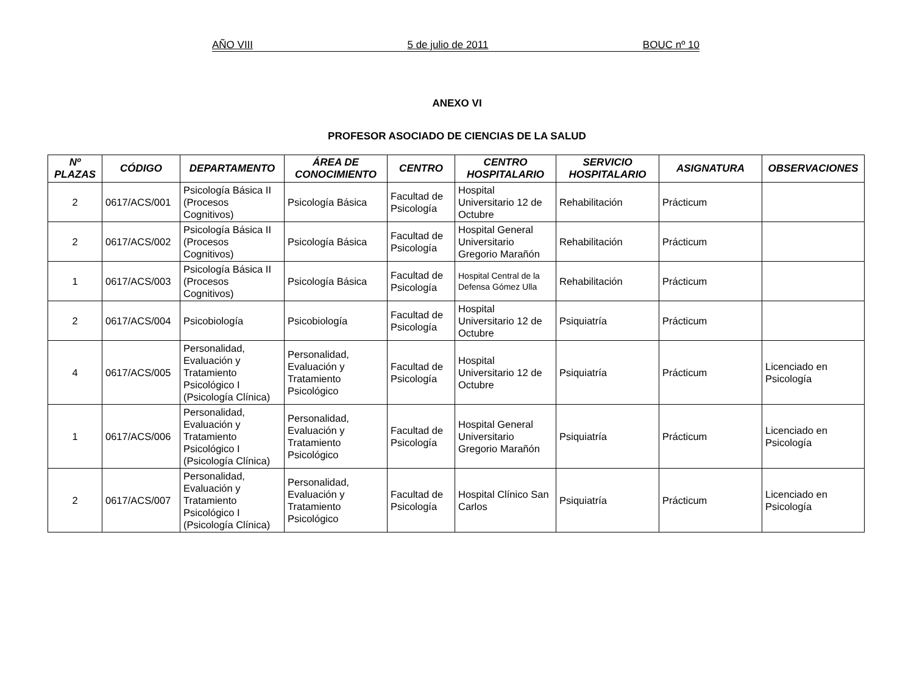AÑO VIII 5 de julio de 2011 BOUC nº 10
ANEXO VI
PROFESOR ASOCIADO DE CIENCIAS DE LA SALUD
| Nº PLAZAS | CÓDIGO | DEPARTAMENTO | ÁREA DE CONOCIMIENTO | CENTRO | CENTRO HOSPITALARIO | SERVICIO HOSPITALARIO | ASIGNATURA | OBSERVACIONES |
| --- | --- | --- | --- | --- | --- | --- | --- | --- |
| 2 | 0617/ACS/001 | Psicología Básica II (Procesos Cognitivos) | Psicología Básica | Facultad de Psicología | Hospital Universitario 12 de Octubre | Rehabilitación | Prácticum | |
| 2 | 0617/ACS/002 | Psicología Básica II (Procesos Cognitivos) | Psicología Básica | Facultad de Psicología | Hospital General Universitario Gregorio Marañón | Rehabilitación | Prácticum | |
| 1 | 0617/ACS/003 | Psicología Básica II (Procesos Cognitivos) | Psicología Básica | Facultad de Psicología | Hospital Central de la Defensa Gómez Ulla | Rehabilitación | Prácticum | |
| 2 | 0617/ACS/004 | Psicobiología | Psicobiología | Facultad de Psicología | Hospital Universitario 12 de Octubre | Psiquiatría | Prácticum | |
| 4 | 0617/ACS/005 | Personalidad, Evaluación y Tratamiento Psicológico I (Psicología Clínica) | Personalidad, Evaluación y Tratamiento Psicológico | Facultad de Psicología | Hospital Universitario 12 de Octubre | Psiquiatría | Prácticum | Licenciado en Psicología |
| 1 | 0617/ACS/006 | Personalidad, Evaluación y Tratamiento Psicológico I (Psicología Clínica) | Personalidad, Evaluación y Tratamiento Psicológico | Facultad de Psicología | Hospital General Universitario Gregorio Marañón | Psiquiatría | Prácticum | Licenciado en Psicología |
| 2 | 0617/ACS/007 | Personalidad, Evaluación y Tratamiento Psicológico I (Psicología Clínica) | Personalidad, Evaluación y Tratamiento Psicológico | Facultad de Psicología | Hospital Clínico San Carlos | Psiquiatría | Prácticum | Licenciado en Psicología |